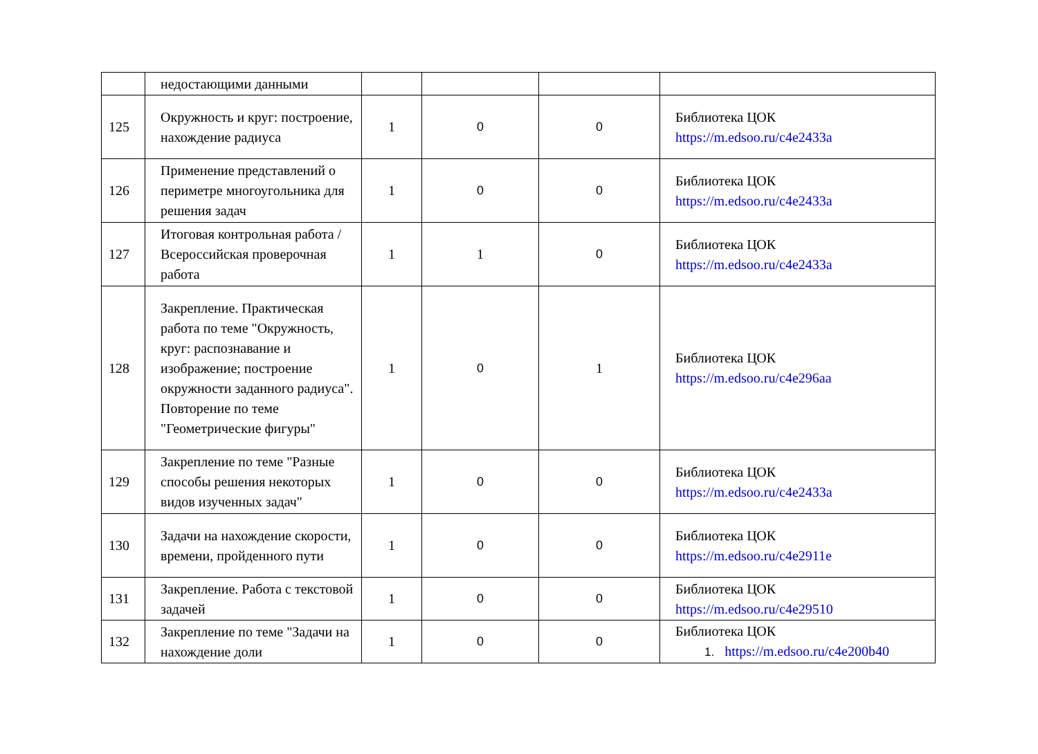| | недостающими данными | | | | |
| 125 | Окружность и круг: построение, нахождение радиуса | 1 | 0 | 0 | Библиотека ЦОК https://m.edsoo.ru/c4e2433a |
| 126 | Применение представлений о периметре многоугольника для решения задач | 1 | 0 | 0 | Библиотека ЦОК https://m.edsoo.ru/c4e2433a |
| 127 | Итоговая контрольная работа / Всероссийская проверочная работа | 1 | 1 | 0 | Библиотека ЦОК https://m.edsoo.ru/c4e2433a |
| 128 | Закрепление. Практическая работа по теме "Окружность, круг: распознавание и изображение; построение окружности заданного радиуса". Повторение по теме "Геометрические фигуры" | 1 | 0 | 1 | Библиотека ЦОК https://m.edsoo.ru/c4e296aa |
| 129 | Закрепление по теме "Разные способы решения некоторых видов изученных задач" | 1 | 0 | 0 | Библиотека ЦОК https://m.edsoo.ru/c4e2433a |
| 130 | Задачи на нахождение скорости, времени, пройденного пути | 1 | 0 | 0 | Библиотека ЦОК https://m.edsoo.ru/c4e2911e |
| 131 | Закрепление. Работа с текстовой задачей | 1 | 0 | 0 | Библиотека ЦОК https://m.edsoo.ru/c4e29510 |
| 132 | Закрепление по теме "Задачи на нахождение доли | 1 | 0 | 0 | Библиотека ЦОК 1. https://m.edsoo.ru/c4e200b40 |